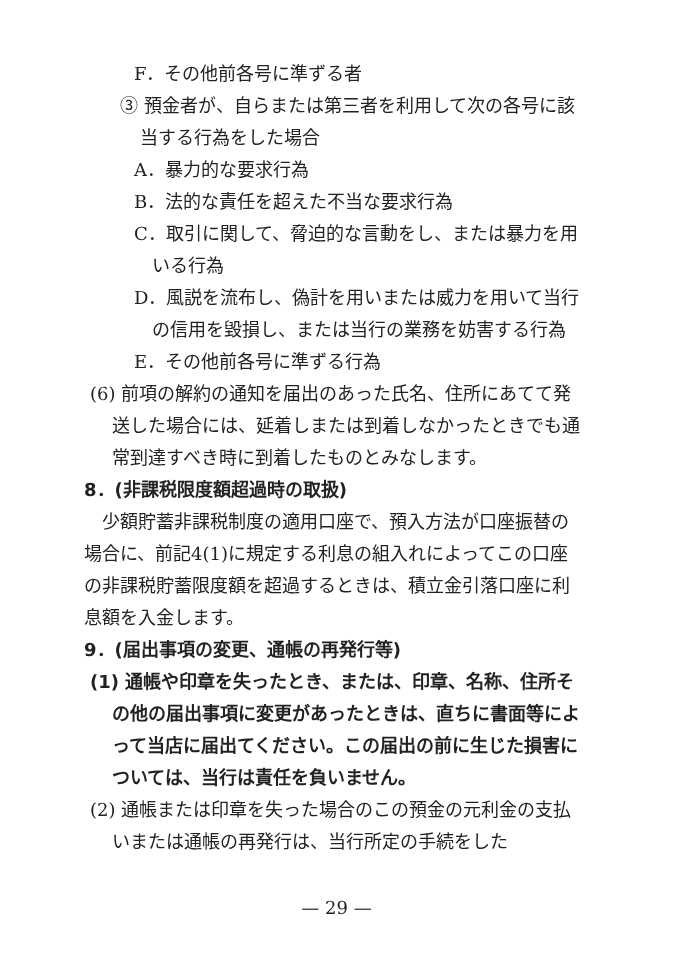F．その他前各号に準ずる者
③ 預金者が、自らまたは第三者を利用して次の各号に該当する行為をした場合
A．暴力的な要求行為
B．法的な責任を超えた不当な要求行為
C．取引に関して、脅迫的な言動をし、または暴力を用いる行為
D．風説を流布し、偽計を用いまたは威力を用いて当行の信用を毀損し、または当行の業務を妨害する行為
E．その他前各号に準ずる行為
(6) 前項の解約の通知を届出のあった氏名、住所にあてて発送した場合には、延着しまたは到着しなかったときでも通常到達すべき時に到着したものとみなします。
8．(非課税限度額超過時の取扱)
少額貯蓄非課税制度の適用口座で、預入方法が口座振替の場合に、前記4(1)に規定する利息の組入れによってこの口座の非課税貯蓄限度額を超過するときは、積立金引落口座に利息額を入金します。
9．(届出事項の変更、通帳の再発行等)
(1) 通帳や印章を失ったとき、または、印章、名称、住所その他の届出事項に変更があったときは、直ちに書面等によって当店に届出てください。この届出の前に生じた損害については、当行は責任を負いません。
(2) 通帳または印章を失った場合のこの預金の元利金の支払いまたは通帳の再発行は、当行所定の手続をした
— 29 —